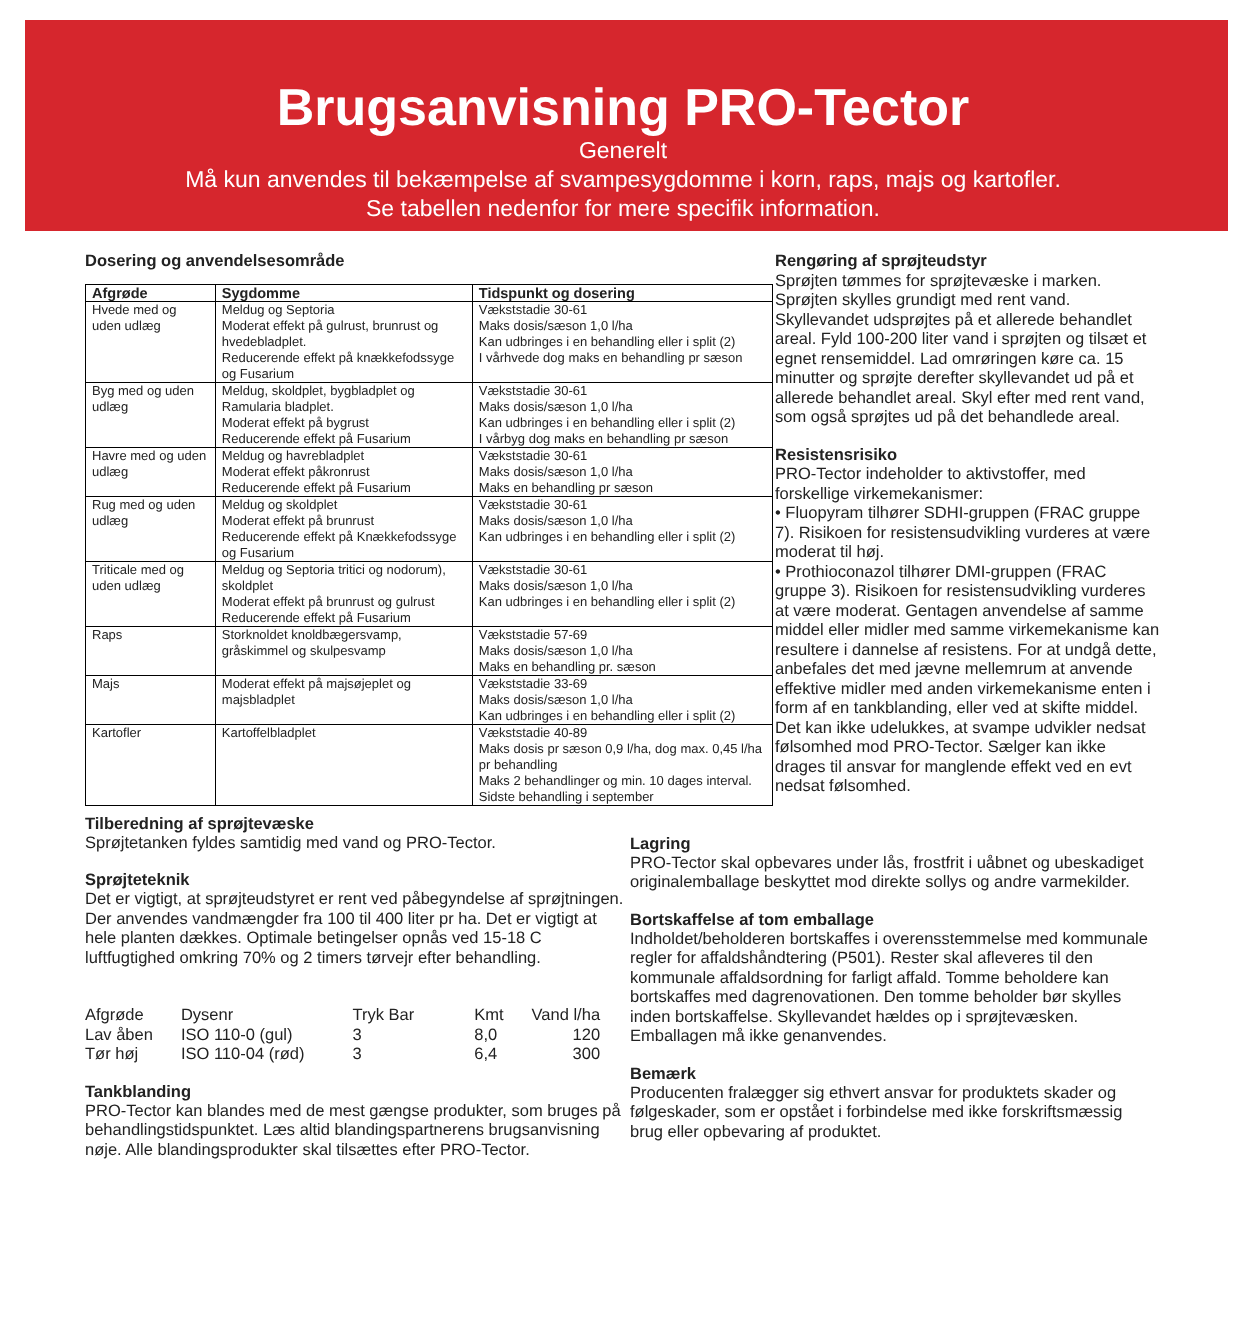Brugsanvisning PRO-Tector
Generelt
Må kun anvendes til bekæmpelse af svampesygdomme i korn, raps, majs og kartofler.
Se tabellen nedenfor for mere specifik information.
Dosering og anvendelsesområde
| Afgrøde | Sygdomme | Tidspunkt og dosering |
| --- | --- | --- |
| Hvede med og uden udlæg | Meldug og Septoria Moderat effekt på gulrust, brunrust og hvedebladplet. Reducerende effekt på knækkefodssyge og Fusarium | Vækststadie 30-61 Maks dosis/sæson 1,0 l/ha Kan udbringes i en behandling eller i split (2) I vårhvede dog maks en behandling pr sæson |
| Byg med og uden udlæg | Meldug, skoldplet, bygbladplet og Ramularia bladplet. Moderat effekt på bygrust Reducerende effekt på Fusarium | Vækststadie 30-61 Maks dosis/sæson 1,0 l/ha Kan udbringes i en behandling eller i split (2) I vårbyg dog maks en behandling pr sæson |
| Havre med og uden udlæg | Meldug og havrebladplet Moderat effekt påkronrust Reducerende effekt på Fusarium | Vækststadie 30-61 Maks dosis/sæson 1,0 l/ha Maks en behandling pr sæson |
| Rug med og uden udlæg | Meldug og skoldplet Moderat effekt på brunrust Reducerende effekt på Knækkefodssyge og Fusarium | Vækststadie 30-61 Maks dosis/sæson 1,0 l/ha Kan udbringes i en behandling eller i split (2) |
| Triticale med og uden udlæg | Meldug og Septoria tritici og nodorum), skoldplet Moderat effekt på brunrust og gulrust Reducerende effekt på Fusarium | Vækststadie 30-61 Maks dosis/sæson 1,0 l/ha Kan udbringes i en behandling eller i split (2) |
| Raps | Storknoldet knoldbægersvamp, gråskimmel og skulpesvamp | Vækststadie 57-69 Maks dosis/sæson 1,0 l/ha Maks en behandling pr. sæson |
| Majs | Moderat effekt på majsøjeplet og majsbladplet | Vækststadie 33-69 Maks dosis/sæson 1,0 l/ha Kan udbringes i en behandling eller i split (2) |
| Kartofler | Kartoffelbladplet | Vækststadie 40-89 Maks dosis pr sæson 0,9 l/ha, dog max. 0,45 l/ha pr behandling Maks 2 behandlinger og min. 10 dages interval. Sidste behandling i september |
Rengøring af sprøjteudstyr
Sprøjten tømmes for sprøjtevæske i marken. Sprøjten skylles grundigt med rent vand. Skyllevandet udsprøjtes på et allerede behandlet areal. Fyld 100-200 liter vand i sprøjten og tilsæt et egnet rensemiddel. Lad omrøringen køre ca. 15 minutter og sprøjte derefter skyllevandet ud på et allerede behandlet areal. Skyl efter med rent vand, som også sprøjtes ud på det behandlede areal.
Resistensrisiko
PRO-Tector indeholder to aktivstoffer, med forskellige virkemekanismer:
• Fluopyram tilhører SDHI-gruppen (FRAC gruppe 7). Risikoen for resistensudvikling vurderes at være moderat til høj.
• Prothioconazol tilhører DMI-gruppen (FRAC gruppe 3). Risikoen for resistensudvikling vurderes at være moderat. Gentagen anvendelse af samme middel eller midler med samme virkemekanisme kan resultere i dannelse af resistens. For at undgå dette, anbefales det med jævne mellemrum at anvende effektive midler med anden virkemekanisme enten i form af en tankblanding, eller ved at skifte middel. Det kan ikke udelukkes, at svampe udvikler nedsat følsomhed mod PRO-Tector. Sælger kan ikke drages til ansvar for manglende effekt ved en evt nedsat følsomhed.
Tilberedning af sprøjtevæske
Sprøjtetanken fyldes samtidig med vand og PRO-Tector.
Sprøjteteknik
Det er vigtigt, at sprøjteudstyret er rent ved påbegyndelse af sprøjtningen. Der anvendes vandmængder fra 100 til 400 liter pr ha. Det er vigtigt at hele planten dækkes. Optimale betingelser opnås ved 15-18 C luftfugtighed omkring 70% og 2 timers tørvejr efter behandling.
| Afgrøde | Dysenr | Tryk Bar | Kmt | Vand l/ha |
| Lav åben | ISO 110-0 (gul) | 3 | 8,0 | 120 |
| Tør høj | ISO 110-04 (rød) | 3 | 6,4 | 300 |
Tankblanding
PRO-Tector kan blandes med de mest gængse produkter, som bruges på behandlingstidspunktet. Læs altid blandingspartnerens brugsanvisning nøje. Alle blandingsprodukter skal tilsættes efter PRO-Tector.
Lagring
PRO-Tector skal opbevares under lås, frostfrit i uåbnet og ubeskadiget originalemballage beskyttet mod direkte sollys og andre varmekilder.
Bortskaffelse af tom emballage
Indholdet/beholderen bortskaffes i overensstemmelse med kommunale regler for affaldshåndtering (P501). Rester skal afleveres til den kommunale affaldsordning for farligt affald. Tomme beholdere kan bortskaffes med dagrenovationen. Den tomme beholder bør skylles inden bortskaffelse. Skyllevandet hældes op i sprøjtevæsken. Emballagen må ikke genanvendes.
Bemærk
Producenten fralægger sig ethvert ansvar for produktets skader og følgeskader, som er opstået i forbindelse med ikke forskriftsmæssig brug eller opbevaring af produktet.